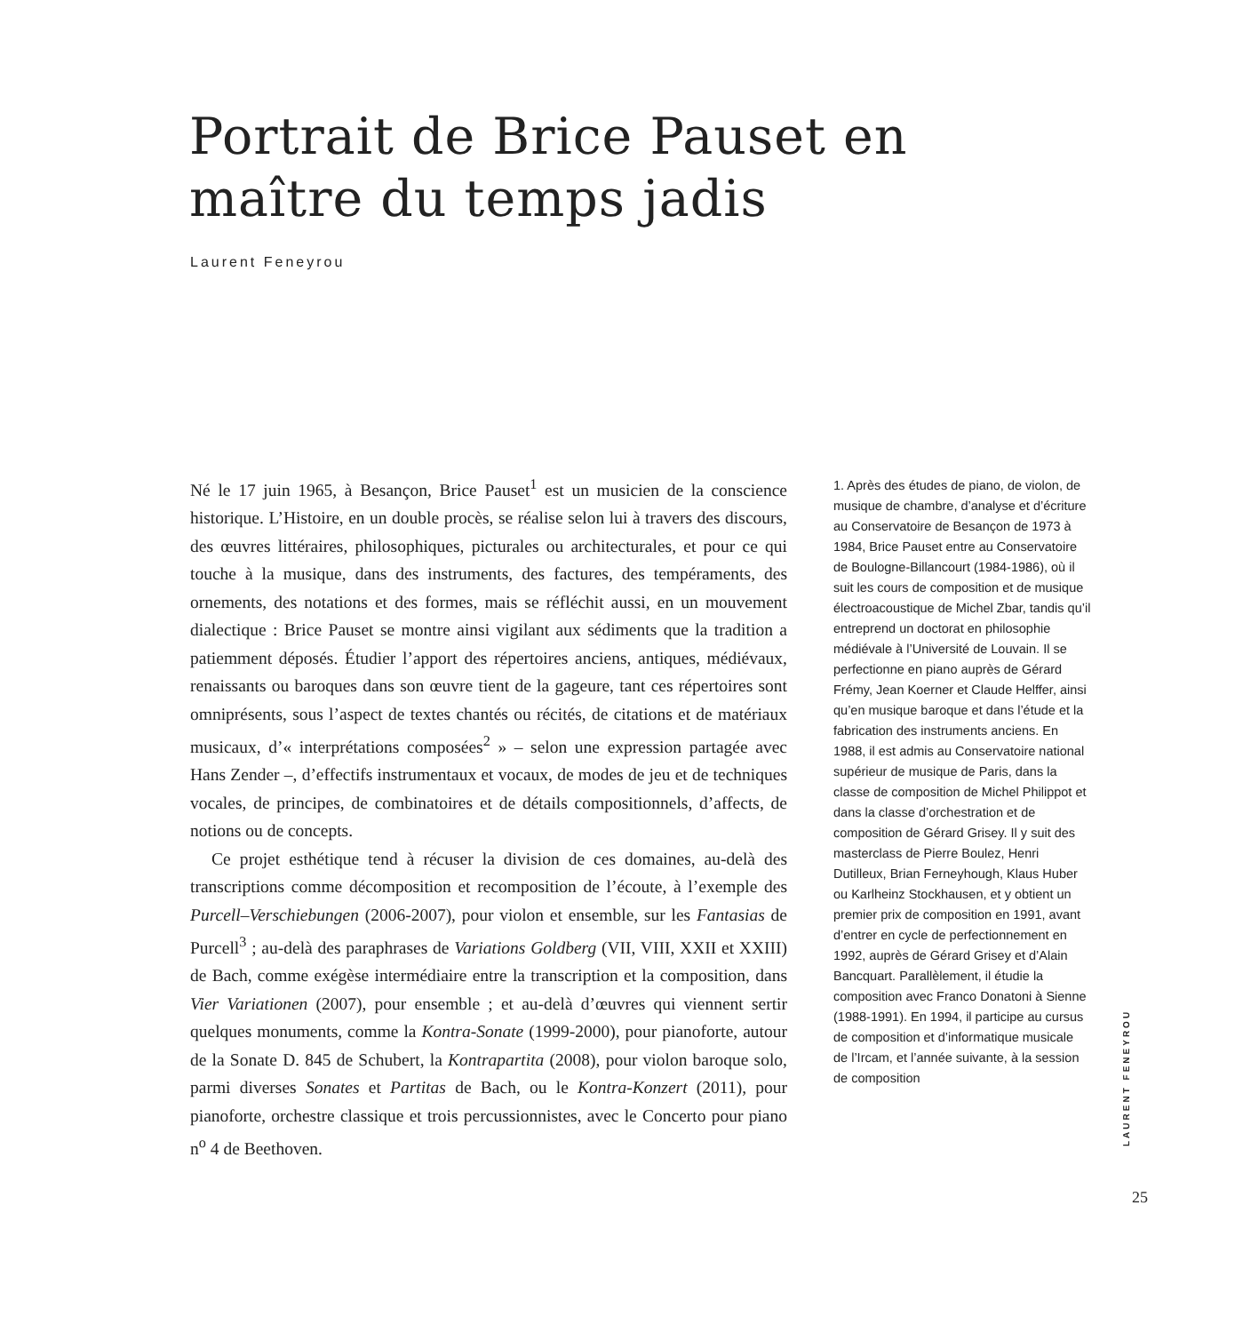Portrait de Brice Pauset en maître du temps jadis
Laurent Feneyrou
Né le 17 juin 1965, à Besançon, Brice Pauset<sup>1</sup> est un musicien de la conscience historique. L’Histoire, en un double procès, se réalise selon lui à travers des discours, des œuvres littéraires, philosophiques, picturales ou architecturales, et pour ce qui touche à la musique, dans des instruments, des factures, des tempéraments, des ornements, des notations et des formes, mais se réfléchit aussi, en un mouvement dialectique : Brice Pauset se montre ainsi vigilant aux sédiments que la tradition a patiemment déposés. Étudier l’apport des répertoires anciens, antiques, médiévaux, renaissants ou baroques dans son œuvre tient de la gageure, tant ces répertoires sont omniprésents, sous l’aspect de textes chantés ou récités, de citations et de matériaux musicaux, d’« interprétations composées<sup>2</sup> » – selon une expression partagée avec Hans Zender –, d’effectifs instrumentaux et vocaux, de modes de jeu et de techniques vocales, de principes, de combinatoires et de détails compositionnels, d’affects, de notions ou de concepts.
Ce projet esthétique tend à récuser la division de ces domaines, au-delà des transcriptions comme décomposition et recomposition de l’écoute, à l’exemple des Purcell–Verschiebungen (2006-2007), pour violon et ensemble, sur les Fantasias de Purcell<sup>3</sup> ; au-delà des paraphrases de Variations Goldberg (VII, VIII, XXII et XXIII) de Bach, comme exégèse intermédiaire entre la transcription et la composition, dans Vier Variationen (2007), pour ensemble ; et au-delà d’œuvres qui viennent sertir quelques monuments, comme la Kontra-Sonate (1999-2000), pour pianoforte, autour de la Sonate D. 845 de Schubert, la Kontrapartita (2008), pour violon baroque solo, parmi diverses Sonates et Partitas de Bach, ou le Kontra-Konzert (2011), pour pianoforte, orchestre classique et trois percussionnistes, avec le Concerto pour piano n<sup>o</sup> 4 de Beethoven.
1. Après des études de piano, de violon, de musique de chambre, d’analyse et d’écriture au Conservatoire de Besançon de 1973 à 1984, Brice Pauset entre au Conservatoire de Boulogne-Billancourt (1984-1986), où il suit les cours de composition et de musique électroacoustique de Michel Zbar, tandis qu’il entreprend un doctorat en philosophie médiévale à l’Université de Louvain. Il se perfectionne en piano auprès de Gérard Frémy, Jean Koerner et Claude Helffer, ainsi qu’en musique baroque et dans l’étude et la fabrication des instruments anciens. En 1988, il est admis au Conservatoire national supérieur de musique de Paris, dans la classe de composition de Michel Philippot et dans la classe d’orchestration et de composition de Gérard Grisey. Il y suit des masterclass de Pierre Boulez, Henri Dutilleux, Brian Ferneyhough, Klaus Huber ou Karlheinz Stockhausen, et y obtient un premier prix de composition en 1991, avant d’entrer en cycle de perfectionnement en 1992, auprès de Gérard Grisey et d’Alain Bancquart. Parallèlement, il étudie la composition avec Franco Donatoni à Sienne (1988-1991). En 1994, il participe au cursus de composition et d’informatique musicale de l’Ircam, et l’année suivante, à la session de composition
LAURENT FENEYROU
25